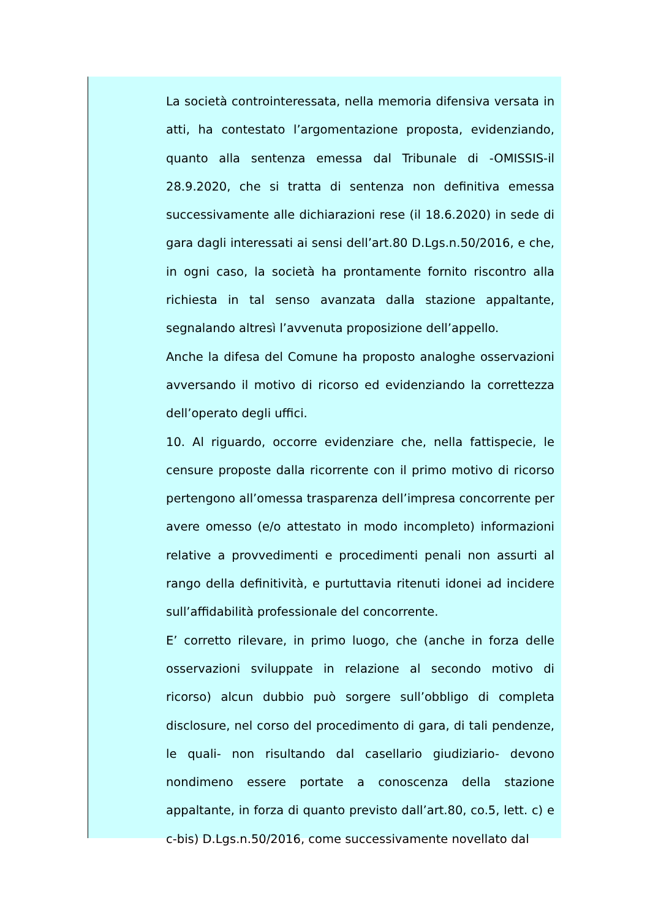La società controinteressata, nella memoria difensiva versata in atti, ha contestato l’argomentazione proposta, evidenziando, quanto alla sentenza emessa dal Tribunale di -OMISSIS-il 28.9.2020, che si tratta di sentenza non definitiva emessa successivamente alle dichiarazioni rese (il 18.6.2020) in sede di gara dagli interessati ai sensi dell’art.80 D.Lgs.n.50/2016, e che, in ogni caso, la società ha prontamente fornito riscontro alla richiesta in tal senso avanzata dalla stazione appaltante, segnalando altresì l’avvenuta proposizione dell’appello.
Anche la difesa del Comune ha proposto analoghe osservazioni avversando il motivo di ricorso ed evidenziando la correttezza dell’operato degli uffici.
10. Al riguardo, occorre evidenziare che, nella fattispecie, le censure proposte dalla ricorrente con il primo motivo di ricorso pertengono all’omessa trasparenza dell’impresa concorrente per avere omesso (e/o attestato in modo incompleto) informazioni relative a provvedimenti e procedimenti penali non assurti al rango della definitività, e purtuttavia ritenuti idonei ad incidere sull’affidabilità professionale del concorrente.
E’ corretto rilevare, in primo luogo, che (anche in forza delle osservazioni sviluppate in relazione al secondo motivo di ricorso) alcun dubbio può sorgere sull’obbligo di completa disclosure, nel corso del procedimento di gara, di tali pendenze, le quali- non risultando dal casellario giudiziario- devono nondimeno essere portate a conoscenza della stazione appaltante, in forza di quanto previsto dall’art.80, co.5, lett. c) e c-bis) D.Lgs.n.50/2016, come successivamente novellato dal